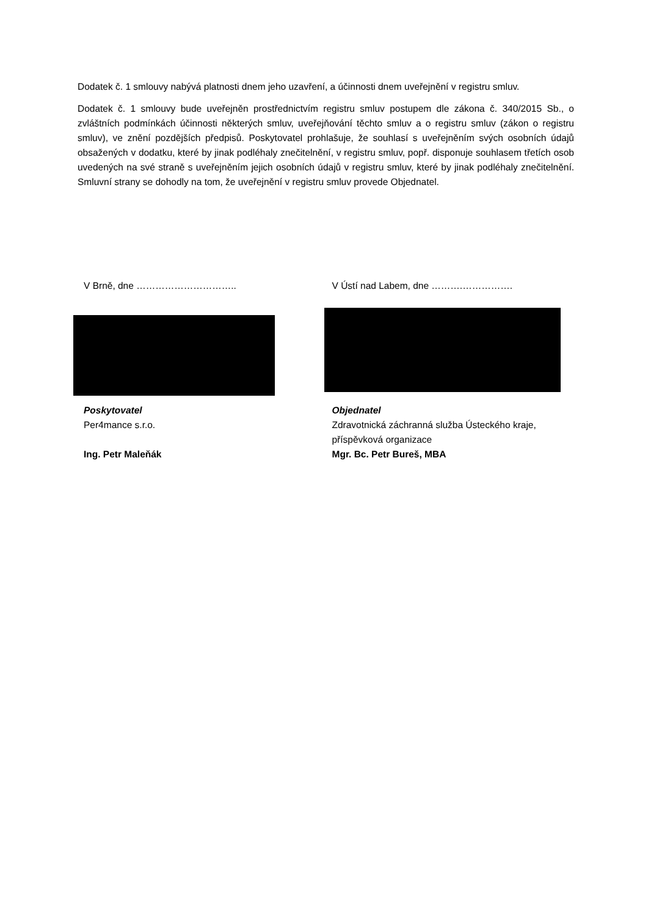Dodatek č. 1 smlouvy nabývá platnosti dnem jeho uzavření, a účinnosti dnem uveřejnění v registru smluv.
Dodatek č. 1 smlouvy bude uveřejněn prostřednictvím registru smluv postupem dle zákona č. 340/2015 Sb., o zvláštních podmínkách účinnosti některých smluv, uveřejňování těchto smluv a o registru smluv (zákon o registru smluv), ve znění pozdějších předpisů. Poskytovatel prohlašuje, že souhlasí s uveřejněním svých osobních údajů obsažených v dodatku, které by jinak podléhaly znečitelnění, v registru smluv, popř. disponuje souhlasem třetích osob uvedených na své straně s uveřejněním jejich osobních údajů v registru smluv, které by jinak podléhaly znečitelnění. Smluvní strany se dohodly na tom, že uveřejnění v registru smluv provede Objednatel.
V Brně, dne …………………………..
Poskytovatel
Per4mance s.r.o.
Ing. Petr Maleňák
V Ústí nad Labem, dne ……….…………….
Objednatel
Zdravotnická záchranná služba Ústeckého kraje, příspěvková organizace
Mgr. Bc. Petr Bureš, MBA